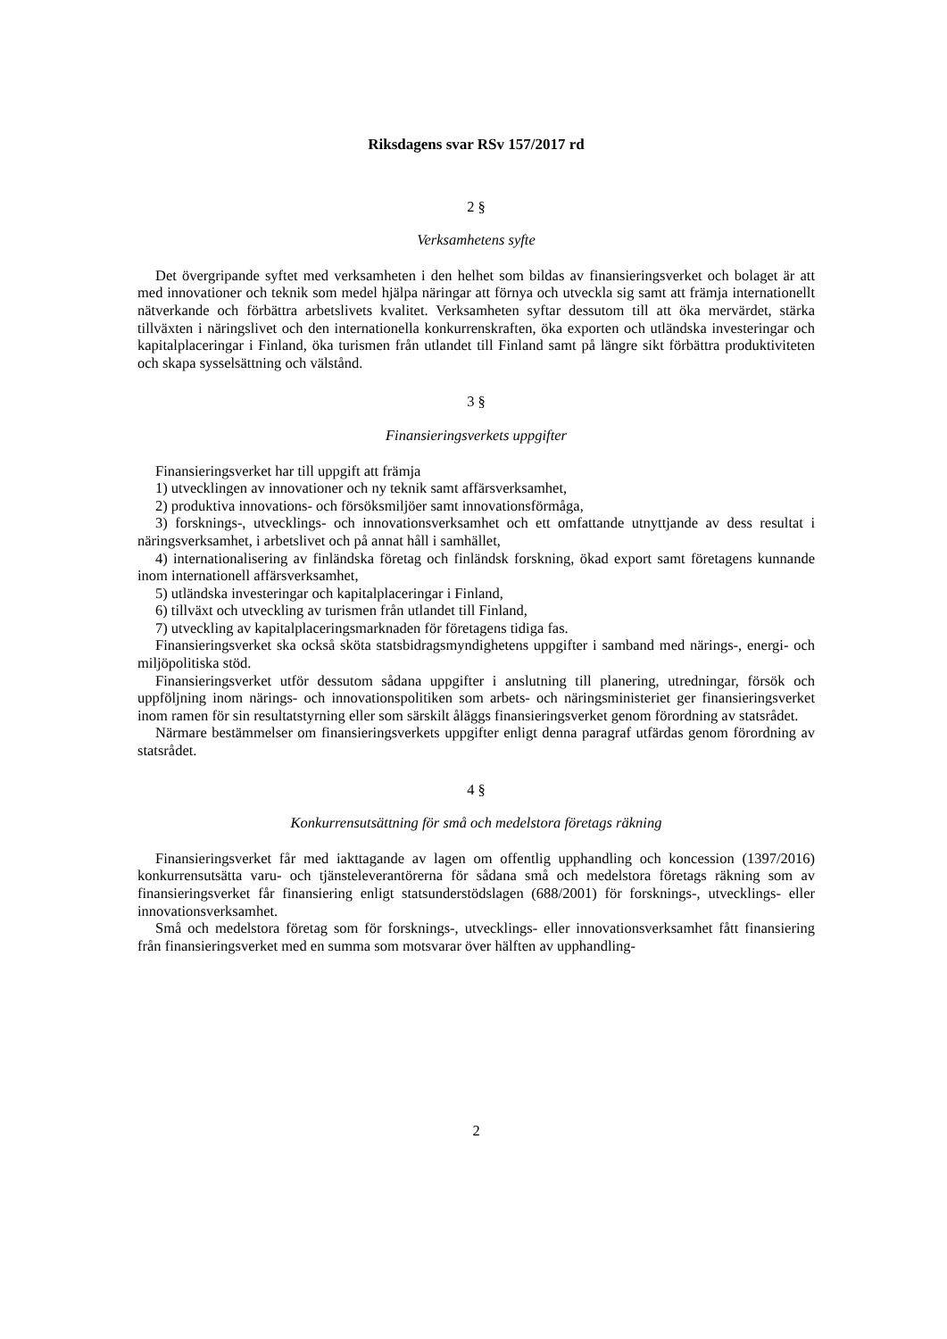Riksdagens svar RSv 157/2017 rd
2 §
Verksamhetens syfte
Det övergripande syftet med verksamheten i den helhet som bildas av finansieringsverket och bolaget är att med innovationer och teknik som medel hjälpa näringar att förnya och utveckla sig samt att främja internationellt nätverkande och förbättra arbetslivets kvalitet. Verksamheten syftar dessutom till att öka mervärdet, stärka tillväxten i näringslivet och den internationella konkurrenskraften, öka exporten och utländska investeringar och kapitalplaceringar i Finland, öka turismen från utlandet till Finland samt på längre sikt förbättra produktiviteten och skapa sysselsättning och välstånd.
3 §
Finansieringsverkets uppgifter
Finansieringsverket har till uppgift att främja
1) utvecklingen av innovationer och ny teknik samt affärsverksamhet,
2) produktiva innovations- och försöksmiljöer samt innovationsförmåga,
3) forsknings-, utvecklings- och innovationsverksamhet och ett omfattande utnyttjande av dess resultat i näringsverksamhet, i arbetslivet och på annat håll i samhället,
4) internationalisering av finländska företag och finländsk forskning, ökad export samt företagens kunnande inom internationell affärsverksamhet,
5) utländska investeringar och kapitalplaceringar i Finland,
6) tillväxt och utveckling av turismen från utlandet till Finland,
7) utveckling av kapitalplaceringsmarknaden för företagens tidiga fas.
Finansieringsverket ska också sköta statsbidragsmyndighetens uppgifter i samband med närings-, energi- och miljöpolitiska stöd.
Finansieringsverket utför dessutom sådana uppgifter i anslutning till planering, utredningar, försök och uppföljning inom närings- och innovationspolitiken som arbets- och näringsministeriet ger finansieringsverket inom ramen för sin resultatstyrning eller som särskilt åläggs finansieringsverket genom förordning av statsrådet.
Närmare bestämmelser om finansieringsverkets uppgifter enligt denna paragraf utfärdas genom förordning av statsrådet.
4 §
Konkurrensutsättning för små och medelstora företags räkning
Finansieringsverket får med iakttagande av lagen om offentlig upphandling och koncession (1397/2016) konkurrensutsätta varu- och tjänsteleverantörerna för sådana små och medelstora företags räkning som av finansieringsverket får finansiering enligt statsunderstödslagen (688/2001) för forsknings-, utvecklings- eller innovationsverksamhet.
Små och medelstora företag som för forsknings-, utvecklings- eller innovationsverksamhet fått finansiering från finansieringsverket med en summa som motsvarar över hälften av upphandling-
2